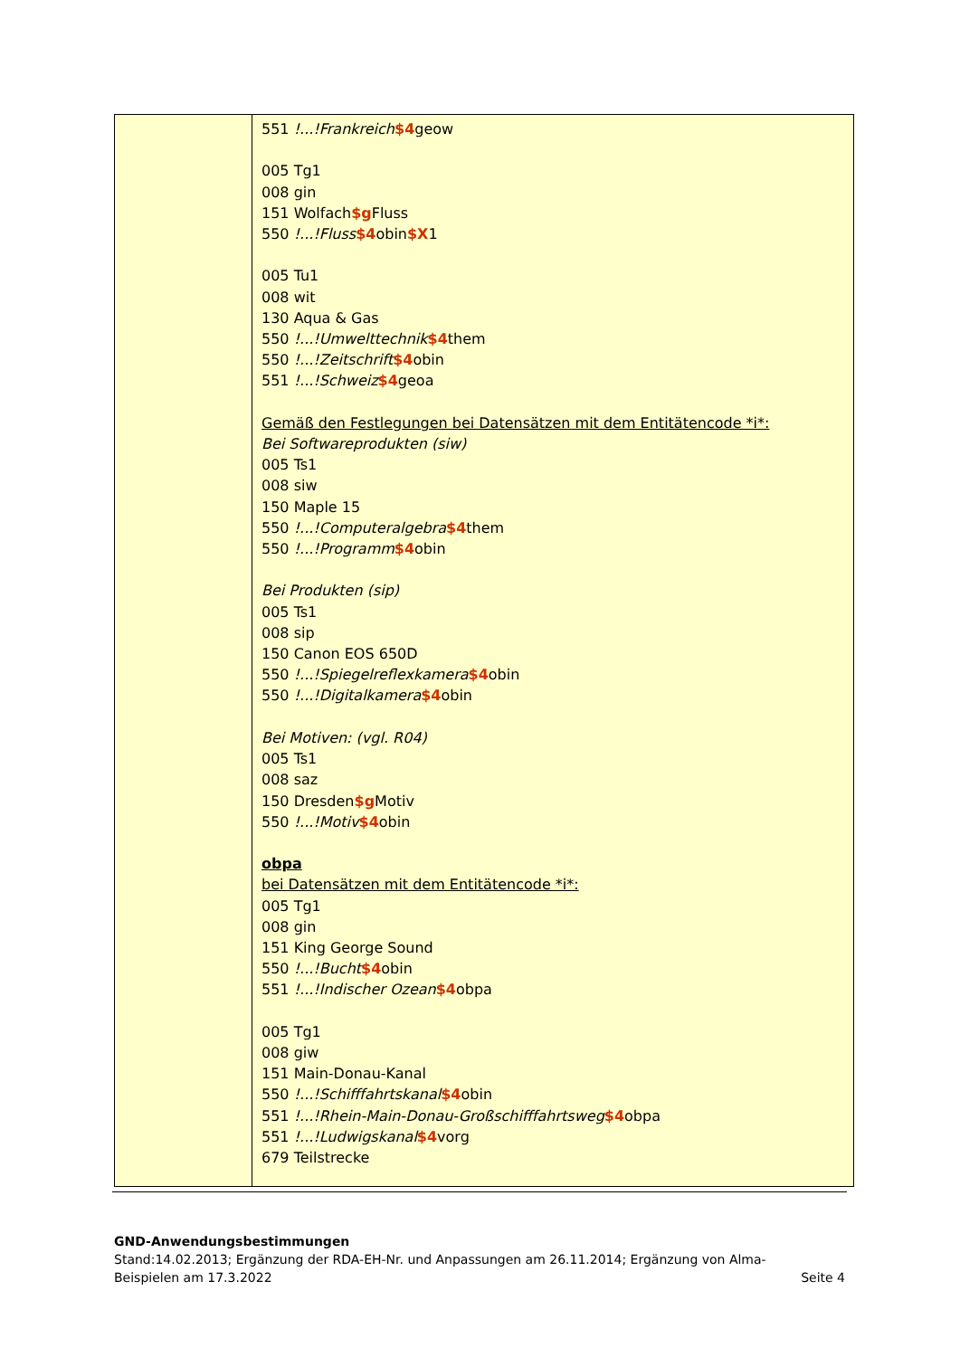| | 551 !...!Frankreich $4 geow 005 Tg1 008 gin 151 Wolfach $g Fluss 550 !...!Fluss $4 obin $X 1 005 Tu1 008 wit 130 Aqua & Gas 550 !...!Umwelttechnik $4 them 550 !...!Zeitschrift $4 obin 551 !...!Schweiz $4 geoa Gemäß den Festlegungen bei Datensätzen mit dem Entitätencode *i*: Bei Softwareprodukten (siw) 005 Ts1 008 siw 150 Maple 15 550 !...!Computeralgebra $4 them 550 !...!Programm $4 obin Bei Produkten (sip) 005 Ts1 008 sip 150 Canon EOS 650D 550 !...!Spiegelreflexkamera $4 obin 550 !...!Digitalkamera $4 obin Bei Motiven: (vgl. R04) 005 Ts1 008 saz 150 Dresden $g Motiv 550 !...!Motiv $4 obin obpa bei Datensätzen mit dem Entitätencode *i*: 005 Tg1 008 gin 151 King George Sound 550 !...!Bucht $4 obin 551 !...!Indischer Ozean $4 obpa 005 Tg1 008 giw 151 Main-Donau-Kanal 550 !...!Schifffahrtskanal $4 obin 551 !...!Rhein-Main-Donau-Großschifffahrtsweg $4 obpa 551 !...!Ludwigskanal $4 vorg 679 Teilstrecke |
GND-Anwendungsbestimmungen
Stand:14.02.2013; Ergänzung der RDA-EH-Nr. und Anpassungen am 26.11.2014; Ergänzung von Alma-
Beispielen am 17.3.2022 Seite 4